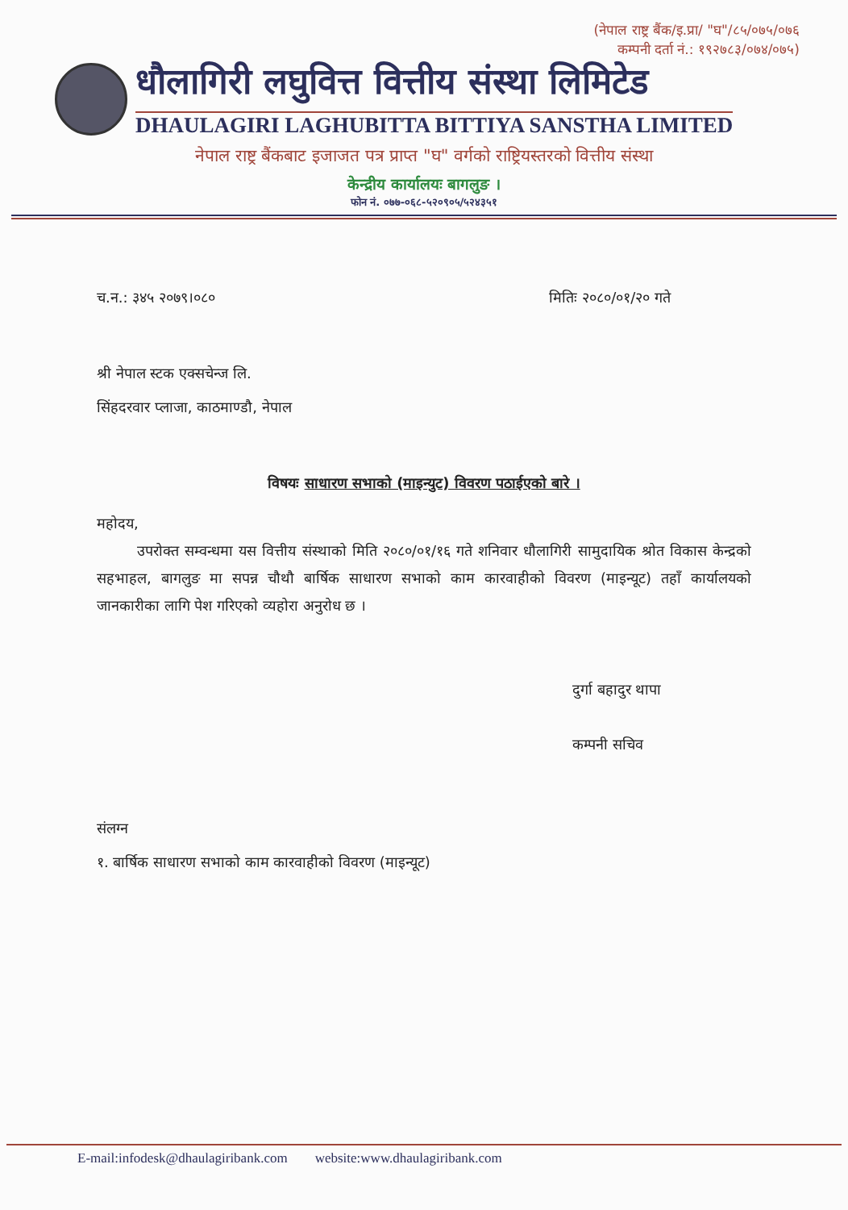(नेपाल राष्ट्र बैंक/इ.प्रा/ "घ"/८५/०७५/०७६
कम्पनी दर्ता नं.: १९२७८३/०७४/०७५)
धौलागिरी लघुवित्त वित्तीय संस्था लिमिटेड
DHAULAGIRI LAGHUBITTA BITTIYA SANSTHA LIMITED
नेपाल राष्ट्र बैंकबाट इजाजत पत्र प्राप्त "घ" वर्गको राष्ट्रियस्तरको वित्तीय संस्था
केन्द्रीय कार्यालयः बागलुङ ।
फोन नं. ०७७-०६८-५२०९०५/५२४३५१
च.न.: ३४५ २०७९।०८० मितिः २०८०/०१/२० गते
श्री नेपाल स्टक एक्सचेन्ज लि.
सिंहदरवार प्लाजा, काठमाण्डौ, नेपाल
विषयः साधारण सभाको (माइन्युट) विवरण पठाईएको बारे ।
महोदय,
उपरोक्त सम्वन्धमा यस वित्तीय संस्थाको मिति २०८०/०१/१६ गते शनिवार धौलागिरी सामुदायिक श्रोत विकास केन्द्रको सहभाहल, बागलुङ मा सपन्न चौथौ बार्षिक साधारण सभाको काम कारवाहीको विवरण (माइन्यूट) तहाँ कार्यालयको जानकारीका लागि पेश गरिएको व्यहोरा अनुरोध छ ।
दुर्गा बहादुर थापा
कम्पनी सचिव
संलग्न
१. बार्षिक साधारण सभाको काम कारवाहीको विवरण (माइन्यूट)
E-mail:infodesk@dhaulagiribank.com website:www.dhaulagiribank.com